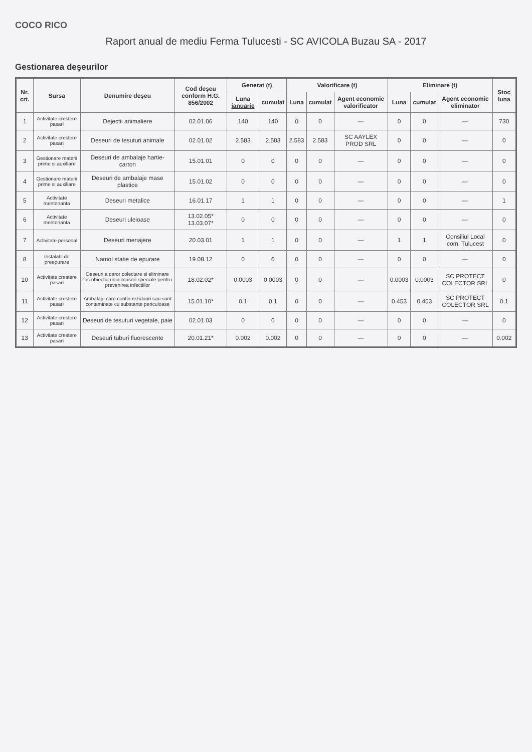COCO RICO
Raport anual de mediu Ferma Tulucesti - SC AVICOLA Buzau SA - 2017
Gestionarea deşeurilor
| Nr. crt. | Sursa | Denumire deşeu | Cod deşeu conform H.G. 856/2002 | Generat (t) | | Valorificare (t) | | | Eliminare (t) | | | Stoc luna |
| --- | --- | --- | --- | --- | --- | --- | --- | --- | --- | --- | --- | --- |
| | | | | Luna ianuarie | cumulat | Luna | cumulat | Agent economic valorificator | Luna | cumulat | Agent economic eliminator | |
| 1 | Activitate crestere pasari | Dejectii animaliere | 02.01.06 | 140 | 140 | 0 | 0 | — | 0 | 0 | — | 730 |
| 2 | Activitate crestere pasari | Deseuri de tesuturi animale | 02.01.02 | 2.583 | 2.583 | 2.583 | 2.583 | SC AAYLEX PROD SRL | 0 | 0 | — | 0 |
| 3 | Gestionare materii prime si auxiliare | Deseuri de ambalaje hartie-carton | 15.01.01 | 0 | 0 | 0 | 0 | — | 0 | 0 | — | 0 |
| 4 | Gestionare materii prime si auxiliare | Deseuri de ambalaje mase plastice | 15.01.02 | 0 | 0 | 0 | 0 | — | 0 | 0 | — | 0 |
| 5 | Activitate mentenanta | Deseuri metalice | 16.01.17 | 1 | 1 | 0 | 0 | — | 0 | 0 | — | 1 |
| 6 | Activitate mentenanta | Deseuri uleioase | 13.02.05* 13.03.07* | 0 | 0 | 0 | 0 | — | 0 | 0 | — | 0 |
| 7 | Activitate personal | Deseuri menajere | 20.03.01 | 1 | 1 | 0 | 0 | — | 1 | 1 | Consiliul Local com. Tulucest | 0 |
| 8 | Instalatii de preepurare | Namol statie de epurare | 19.08.12 | 0 | 0 | 0 | 0 | — | 0 | 0 | — | 0 |
| 10 | Activitate crestere pasari | Deseuri a caror colectare si eliminare fac obiectul unor masuri speciale pentru prevenirea infectiilor | 18.02.02* | 0.0003 | 0.0003 | 0 | 0 | — | 0.0003 | 0.0003 | SC PROTECT COLECTOR SRL | 0 |
| 11 | Activitate crestere pasari | Ambalaje care contin reziduuri sau sunt contaminate cu substante periculoase | 15.01.10* | 0.1 | 0.1 | 0 | 0 | — | 0.453 | 0.453 | SC PROTECT COLECTOR SRL | 0.1 |
| 12 | Activitate crestere pasari | Deseuri de tesuturi vegetale, paie | 02.01.03 | 0 | 0 | 0 | 0 | — | 0 | 0 | — | 0 |
| 13 | Activitate crestere pasari | Deseuri tuburi fluorescente | 20.01.21* | 0.002 | 0.002 | 0 | 0 | — | 0 | 0 | — | 0.002 |